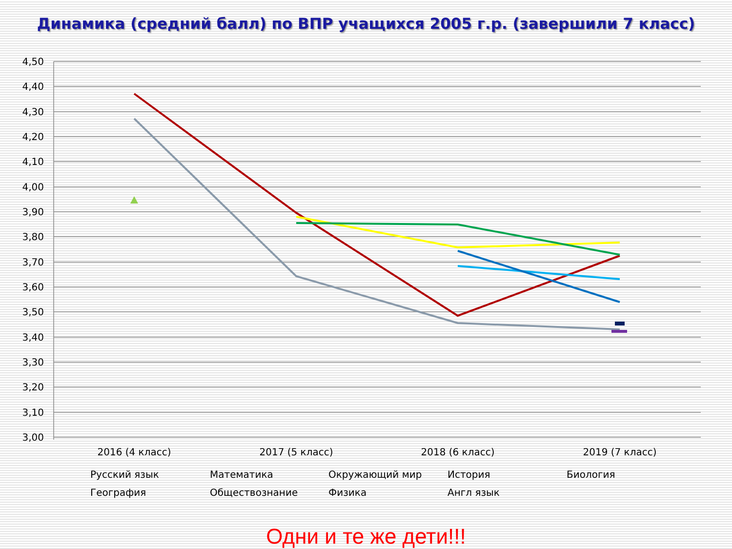Динамика (средний балл) по ВПР учащихся 2005 г.р. (завершили 7 класс)
4,50
4,40
4,30
4,20
4,10
4,00
3,90
3,80
3,70
3,60
3,50
3,40
3,30
3,20
3,10
3,00
2016 (4 класс)
2017 (5 класс)
2018 (6 класс)
2019 (7 класс)
Русский язык
Математика
Окружающий мир
История
Биология
География
Обществознание
Физика
Англ язык
Одни и те же дети!!!